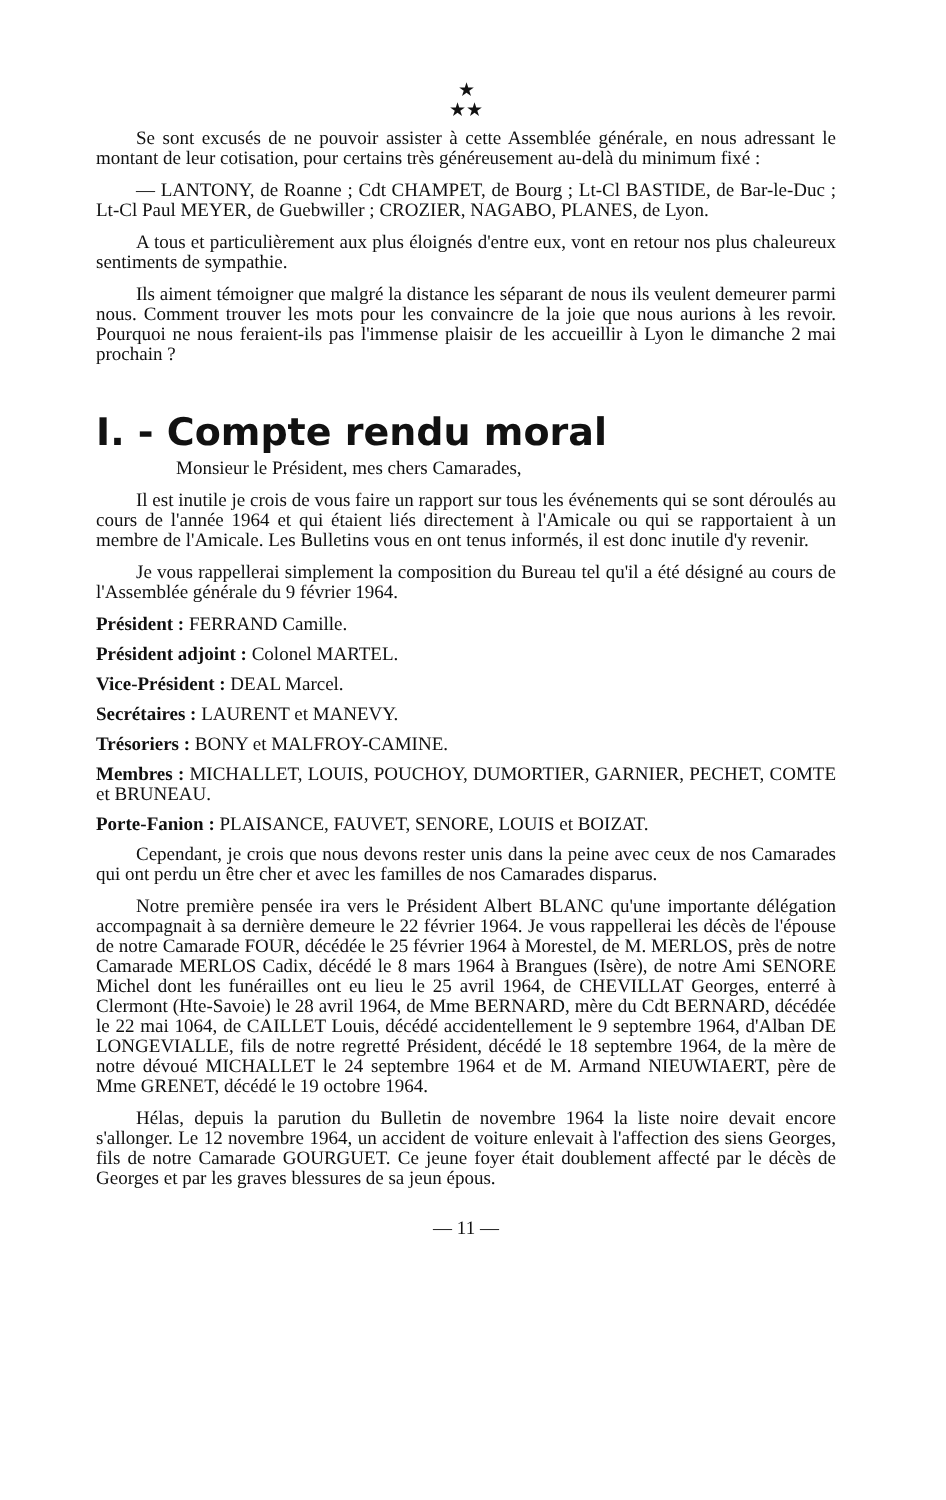★
★★
Se sont excusés de ne pouvoir assister à cette Assemblée générale, en nous adressant le montant de leur cotisation, pour certains très généreusement au-delà du minimum fixé :
— LANTONY, de Roanne ; Cdt CHAMPET, de Bourg ; Lt-Cl BASTIDE, de Bar-le-Duc ; Lt-Cl Paul MEYER, de Guebwiller ; CROZIER, NAGABO, PLANES, de Lyon.
A tous et particulièrement aux plus éloignés d'entre eux, vont en retour nos plus chaleureux sentiments de sympathie.
Ils aiment témoigner que malgré la distance les séparant de nous ils veulent demeurer parmi nous. Comment trouver les mots pour les convaincre de la joie que nous aurions à les revoir. Pourquoi ne nous feraient-ils pas l'immense plaisir de les accueillir à Lyon le dimanche 2 mai prochain ?
I. - Compte rendu moral
Monsieur le Président, mes chers Camarades,
Il est inutile je crois de vous faire un rapport sur tous les événements qui se sont déroulés au cours de l'année 1964 et qui étaient liés directement à l'Amicale ou qui se rapportaient à un membre de l'Amicale. Les Bulletins vous en ont tenus informés, il est donc inutile d'y revenir.
Je vous rappellerai simplement la composition du Bureau tel qu'il a été désigné au cours de l'Assemblée générale du 9 février 1964.
Président : FERRAND Camille.
Président adjoint : Colonel MARTEL.
Vice-Président : DEAL Marcel.
Secrétaires : LAURENT et MANEVY.
Trésoriers : BONY et MALFROY-CAMINE.
Membres : MICHALLET, LOUIS, POUCHOY, DUMORTIER, GARNIER, PECHET, COMTE et BRUNEAU.
Porte-Fanion : PLAISANCE, FAUVET, SENORE, LOUIS et BOIZAT.
Cependant, je crois que nous devons rester unis dans la peine avec ceux de nos Camarades qui ont perdu un être cher et avec les familles de nos Camarades disparus.
Notre première pensée ira vers le Président Albert BLANC qu'une importante délégation accompagnait à sa dernière demeure le 22 février 1964. Je vous rappellerai les décès de l'épouse de notre Camarade FOUR, décédée le 25 février 1964 à Morestel, de M. MERLOS, près de notre Camarade MERLOS Cadix, décédé le 8 mars 1964 à Brangues (Isère), de notre Ami SENORE Michel dont les funérailles ont eu lieu le 25 avril 1964, de CHEVILLAT Georges, enterré à Clermont (Hte-Savoie) le 28 avril 1964, de Mme BERNARD, mère du Cdt BERNARD, décédée le 22 mai 1064, de CAILLET Louis, décédé accidentellement le 9 septembre 1964, d'Alban DE LONGEVIALLE, fils de notre regretté Président, décédé le 18 septembre 1964, de la mère de notre dévoué MICHALLET le 24 septembre 1964 et de M. Armand NIEUWIAERT, père de Mme GRENET, décédé le 19 octobre 1964.
Hélas, depuis la parution du Bulletin de novembre 1964 la liste noire devait encore s'allonger. Le 12 novembre 1964, un accident de voiture enlevait à l'affection des siens Georges, fils de notre Camarade GOURGUET. Ce jeune foyer était doublement affecté par le décès de Georges et par les graves blessures de sa jeun épous.
— 11 —